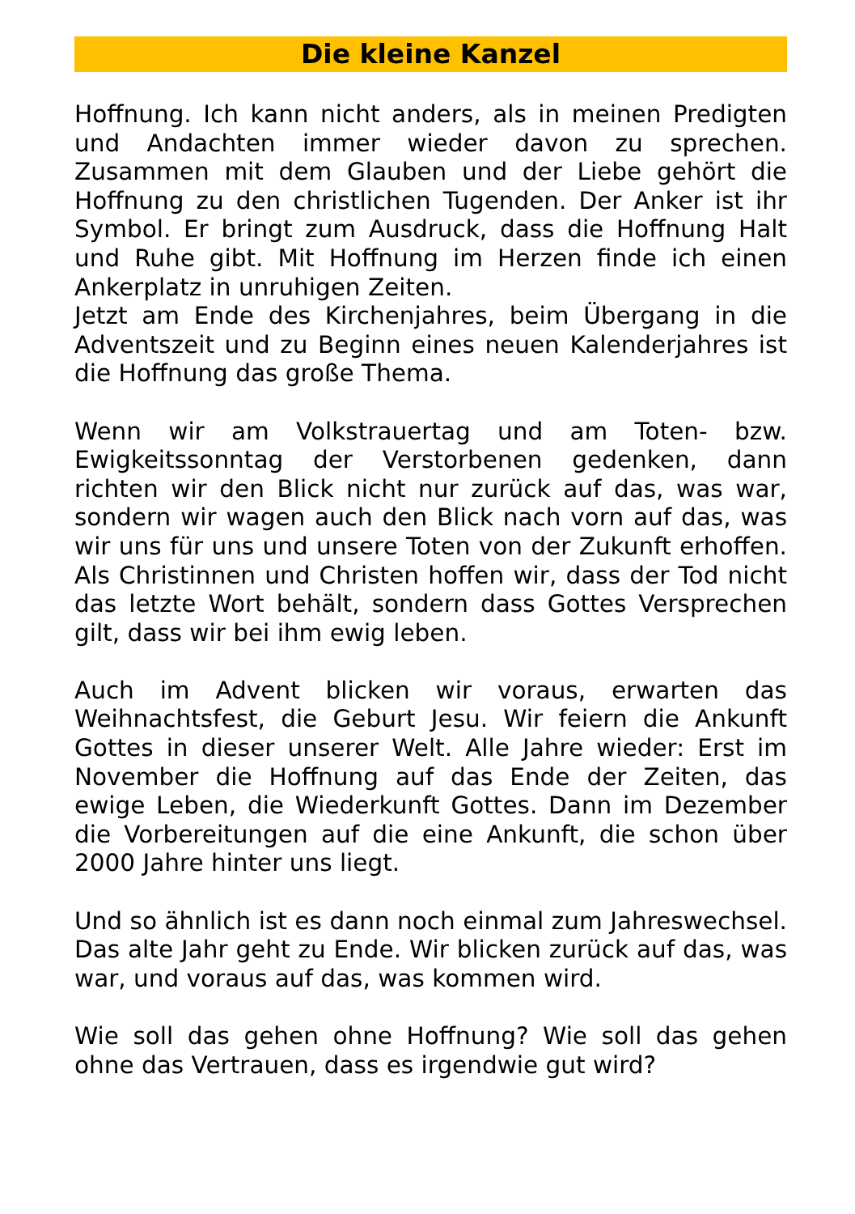Die kleine Kanzel
Hoffnung. Ich kann nicht anders, als in meinen Predigten und Andachten immer wieder davon zu sprechen. Zusammen mit dem Glauben und der Liebe gehört die Hoffnung zu den christlichen Tugenden. Der Anker ist ihr Symbol. Er bringt zum Ausdruck, dass die Hoffnung Halt und Ruhe gibt. Mit Hoffnung im Herzen finde ich einen Ankerplatz in unruhigen Zeiten.
Jetzt am Ende des Kirchenjahres, beim Übergang in die Adventszeit und zu Beginn eines neuen Kalenderjahres ist die Hoffnung das große Thema.
Wenn wir am Volkstrauertag und am Toten- bzw. Ewigkeitssonntag der Verstorbenen gedenken, dann richten wir den Blick nicht nur zurück auf das, was war, sondern wir wagen auch den Blick nach vorn auf das, was wir uns für uns und unsere Toten von der Zukunft erhoffen. Als Christinnen und Christen hoffen wir, dass der Tod nicht das letzte Wort behält, sondern dass Gottes Versprechen gilt, dass wir bei ihm ewig leben.
Auch im Advent blicken wir voraus, erwarten das Weihnachtsfest, die Geburt Jesu. Wir feiern die Ankunft Gottes in dieser unserer Welt. Alle Jahre wieder: Erst im November die Hoffnung auf das Ende der Zeiten, das ewige Leben, die Wiederkunft Gottes. Dann im Dezember die Vorbereitungen auf die eine Ankunft, die schon über 2000 Jahre hinter uns liegt.
Und so ähnlich ist es dann noch einmal zum Jahreswechsel. Das alte Jahr geht zu Ende. Wir blicken zurück auf das, was war, und voraus auf das, was kommen wird.
Wie soll das gehen ohne Hoffnung? Wie soll das gehen ohne das Vertrauen, dass es irgendwie gut wird?